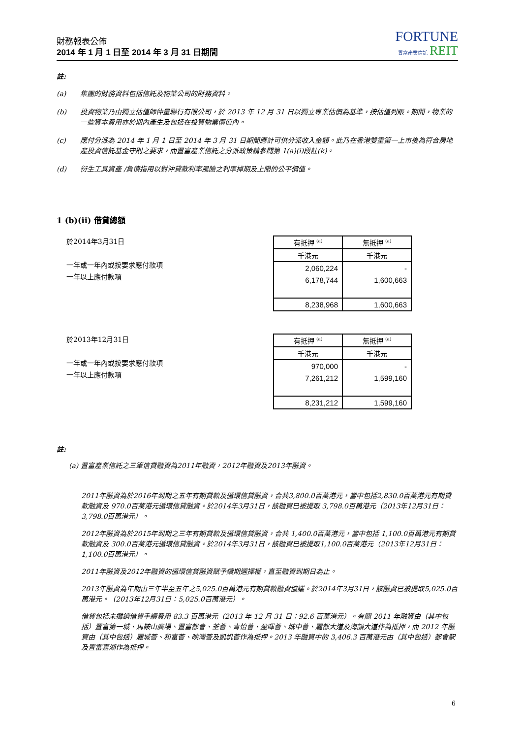財務報表公佈
2014 年 1 月 1 日至 2014 年 3 月 31 日期間
FORTUNE
置富產業信託 REIT
註:
(a) 集團的財務資料包括信託及物業公司的財務資料。
(b) 投資物業乃由獨立估值師仲量聯行有限公司，於 2013 年 12 月 31 日以獨立專業估價為基準，按估值列賬。期間，物業的一些資本費用亦於期內產生及包括在投資物業價值內。
(c) 應付分派為 2014 年 1 月 1 日至 2014 年 3 月 31 日期間應計可供分派收入金額。此乃在香港雙重第一上市後為符合房地產投資信託基金守則之要求，而置富產業信託之分派政策請參閱第 1(a)(i)段註(k)。
(d) 衍生工具資產 /負債指用以對沖貸款利率風險之利率掉期及上限的公平價值。
1 (b)(ii) 借貸總額
於2014年3月31日
一年或一年內或按要求應付款項
一年以上應付款項
| 有抵押 <sup>(a)</sup> | 無抵押 <sup>(a)</sup> |
| 千港元 | 千港元 |
| 2,060,224 | - |
| 6,178,744 | 1,600,663 |
| 8,238,968 | 1,600,663 |
於2013年12月31日
一年或一年內或按要求應付款項
一年以上應付款項
| 有抵押 <sup>(a)</sup> | 無抵押 <sup>(a)</sup> |
| 千港元 | 千港元 |
| 970,000 | - |
| 7,261,212 | 1,599,160 |
| 8,231,212 | 1,599,160 |
註:
(a) 置富產業信託之三筆信貸融資為2011年融資，2012年融資及2013年融資。
2011年融資為於2016年到期之五年有期貸款及循環信貸融資，合共3,800.0百萬港元，當中包括2,830.0百萬港元有期貸款融資及 970.0百萬港元循環信貸融資。於2014年3月31日，該融資已被提取 3,798.0百萬港元（2013年12月31日：3,798.0百萬港元）。
2012年融資為於2015年到期之三年有期貸款及循環信貸融資，合共 1,400.0百萬港元，當中包括 1,100.0百萬港元有期貸款融資及 300.0百萬港元循環信貸融資。於2014年3月31日，該融資已被提取1,100.0百萬港元（2013年12月31日：1,100.0百萬港元）。
2011年融資及2012年融資的循環信貸融資賦予續期選擇權，直至融資到期日為止。
2013年融資為年期由三年半至五年之5,025.0百萬港元有期貸款融資協議。於2014年3月31日，該融資已被提取5,025.0百萬港元。（2013年12月31日：5,025.0百萬港元）。
借貸包括未攤銷借貸手續費用 83.3 百萬港元（2013 年 12 月 31 日：92.6 百萬港元）。有關 2011 年融資由（其中包括）置富第一城、馬鞍山廣場、置富都會、荃薈、青怡薈、盈暉薈、城中薈、麗都大道及海韻大道作為抵押，而 2012 年融資由（其中包括）麗城薈、和富薈、映灣薈及凱帆薈作為抵押。2013 年融資中的 3,406.3 百萬港元由（其中包括）都會駅及置富嘉湖作為抵押。
6